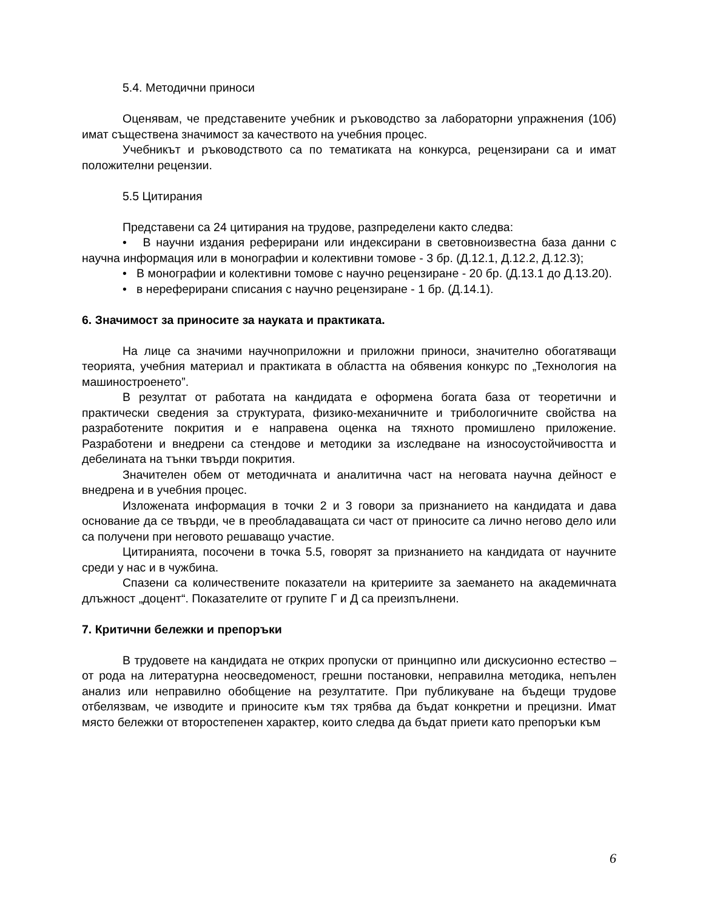5.4. Методични приноси
Оценявам, че представените учебник и ръководство за лабораторни упражнения (10б) имат съществена значимост за качеството на учебния процес.
Учебникът и ръководството са по тематиката на конкурса, рецензирани са и имат положителни рецензии.
5.5 Цитирания
Представени са 24 цитирания на трудове, разпределени както следва:
• В научни издания реферирани или индексирани в световноизвестна база данни с научна информация или в монографии и колективни томове - 3 бр. (Д.12.1, Д.12.2, Д.12.3);
• В монографии и колективни томове с научно рецензиране - 20 бр. (Д.13.1 до Д.13.20).
• в нереферирани списания с научно рецензиране - 1 бр. (Д.14.1).
6. Значимост за приносите за науката и практиката.
На лице са значими научноприложни и приложни приноси, значително обогатяващи теорията, учебния материал и практиката в областта на обявения конкурс по „Технология на машиностроенето”.
В резултат от работата на кандидата е оформена богата база от теоретични и практически сведения за структурата, физико-механичните и трибологичните свойства на разработените покрития и е направена оценка на тяхното промишлено приложение. Разработени и внедрени са стендове и методики за изследване на износоустойчивостта и дебелината на тънки твърди покрития.
Значителен обем от методичната и аналитична част на неговата научна дейност е внедрена и в учебния процес.
Изложената информация в точки 2 и 3 говори за признанието на кандидата и дава основание да се твърди, че в преобладаващата си част от приносите са лично негово дело или са получени при неговото решаващо участие.
Цитиранията, посочени в точка 5.5, говорят за признанието на кандидата от научните среди у нас и в чужбина.
Спазени са количествените показатели на критериите за заемането на академичната длъжност „доцент“. Показателите от групите Г и Д са преизпълнени.
7. Критични бележки и препоръки
В трудовете на кандидата не открих пропуски от принципно или дискусионно естество – от рода на литературна неосведоменост, грешни постановки, неправилна методика, непълен анализ или неправилно обобщение на резултатите. При публикуване на бъдещи трудове отбелязвам, че изводите и приносите към тях трябва да бъдат конкретни и прецизни. Имат място бележки от второстепенен характер, които следва да бъдат приети като препоръки към
6